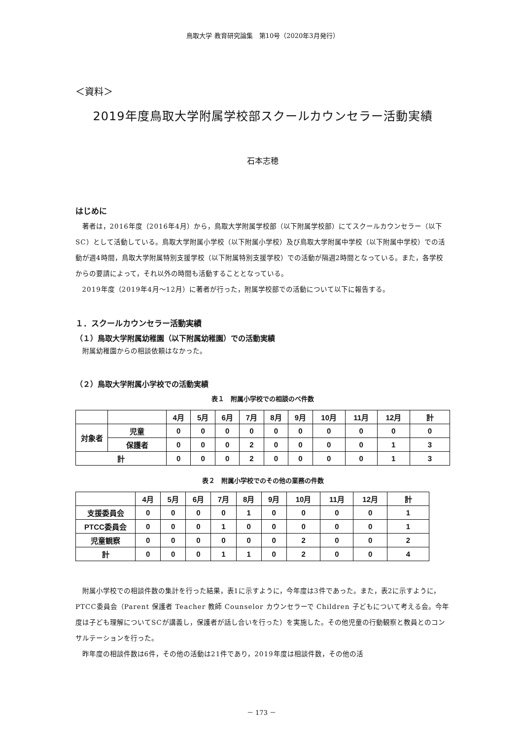鳥取大学 教育研究論集　第10号（2020年3月発行）
＜資料＞
2019年度鳥取大学附属学校部スクールカウンセラー活動実績
石本志穂
はじめに
著者は，2016年度（2016年4月）から，鳥取大学附属学校部（以下附属学校部）にてスクールカウンセラー（以下SC）として活動している。鳥取大学附属小学校（以下附属小学校）及び鳥取大学附属中学校（以下附属中学校）での活動が週4時間，鳥取大学附属特別支援学校（以下附属特別支援学校）での活動が隔週2時間となっている。また，各学校からの要請によって，それ以外の時間も活動することとなっている。
2019年度（2019年4月～12月）に著者が行った，附属学校部での活動について以下に報告する。
１．スクールカウンセラー活動実績
（１）鳥取大学附属幼稚園（以下附属幼稚園）での活動実績
附属幼稚園からの相談依頼はなかった。
（２）鳥取大学附属小学校での活動実績
表１　附属小学校での相談のべ件数
| | | 4月 | 5月 | 6月 | 7月 | 8月 | 9月 | 10月 | 11月 | 12月 | 計 |
| --- | --- | --- | --- | --- | --- | --- | --- | --- | --- | --- | --- |
| 対象者 | 児童 | 0 | 0 | 0 | 0 | 0 | 0 | 0 | 0 | 0 | 0 |
| | 保護者 | 0 | 0 | 0 | 2 | 0 | 0 | 0 | 0 | 1 | 3 |
| 計 | | 0 | 0 | 0 | 2 | 0 | 0 | 0 | 0 | 1 | 3 |
表２　附属小学校でのその他の業務の件数
| | 4月 | 5月 | 6月 | 7月 | 8月 | 9月 | 10月 | 11月 | 12月 | 計 |
| --- | --- | --- | --- | --- | --- | --- | --- | --- | --- | --- |
| 支援委員会 | 0 | 0 | 0 | 0 | 1 | 0 | 0 | 0 | 0 | 1 |
| PTCC委員会 | 0 | 0 | 0 | 1 | 0 | 0 | 0 | 0 | 0 | 1 |
| 児童観察 | 0 | 0 | 0 | 0 | 0 | 0 | 2 | 0 | 0 | 2 |
| 計 | 0 | 0 | 0 | 1 | 1 | 0 | 2 | 0 | 0 | 4 |
附属小学校での相談件数の集計を行った結果，表1に示すように，今年度は3件であった。また，表2に示すように，PTCC委員会（Parent 保護者 Teacher 教師 Counselor カウンセラーで Children 子どもについて考える会。今年度は子ども理解についてSCが講義し，保護者が話し合いを行った）を実施した。その他児童の行動観察と教員とのコンサルテーションを行った。
昨年度の相談件数は6件，その他の活動は21件であり，2019年度は相談件数，その他の活
－ 173 －